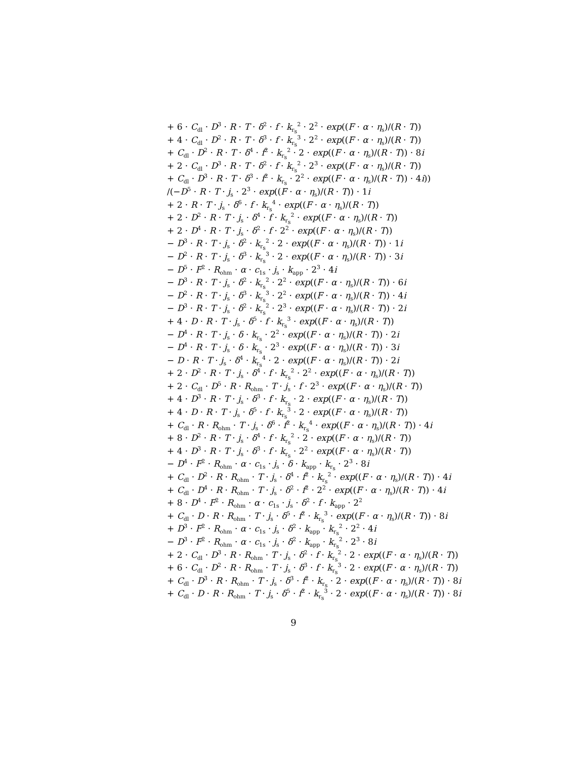+ 6 · C<sub>dl</sub> · D<sup>3</sup> · R · T · δ<sup>2</sup> · f · k<sub>r<sub>s</sub></sub><sup>2</sup> · 2<sup>2</sup> · exp((F · α · η<sub>s</sub>)/(R · T))
+ 4 · C<sub>dl</sub> · D<sup>2</sup> · R · T · δ<sup>3</sup> · f · k<sub>r<sub>s</sub></sub><sup>3</sup> · 2<sup>2</sup> · exp((F · α · η<sub>s</sub>)/(R · T))
+ C<sub>dl</sub> · D<sup>2</sup> · R · T · δ<sup>4</sup> · f<sup>2</sup> · k<sub>r<sub>s</sub></sub><sup>2</sup> · 2 · exp((F · α · η<sub>s</sub>)/(R · T)) · 8i
+ 2 · C<sub>dl</sub> · D<sup>3</sup> · R · T · δ<sup>2</sup> · f · k<sub>r<sub>s</sub></sub><sup>2</sup> · 2<sup>3</sup> · exp((F · α · η<sub>s</sub>)/(R · T))
+ C<sub>dl</sub> · D<sup>3</sup> · R · T · δ<sup>3</sup> · f<sup>2</sup> · k<sub>r<sub>s</sub></sub> · 2<sup>2</sup> · exp((F · α · η<sub>s</sub>)/(R · T)) · 4i))
/(−D<sup>5</sup> · R · T · j<sub>s</sub> · 2<sup>3</sup> · exp((F · α · η<sub>s</sub>)/(R · T)) · 1i
+ 2 · R · T · j<sub>s</sub> · δ<sup>6</sup> · f · k<sub>r<sub>s</sub></sub><sup>4</sup> · exp((F · α · η<sub>s</sub>)/(R · T))
+ 2 · D<sup>2</sup> · R · T · j<sub>s</sub> · δ<sup>4</sup> · f · k<sub>r<sub>s</sub></sub><sup>2</sup> · exp((F · α · η<sub>s</sub>)/(R · T))
+ 2 · D<sup>4</sup> · R · T · j<sub>s</sub> · δ<sup>2</sup> · f · 2<sup>2</sup> · exp((F · α · η<sub>s</sub>)/(R · T))
− D<sup>3</sup> · R · T · j<sub>s</sub> · δ<sup>2</sup> · k<sub>r<sub>s</sub></sub><sup>2</sup> · 2 · exp((F · α · η<sub>s</sub>)/(R · T)) · 1i
− D<sup>2</sup> · R · T · j<sub>s</sub> · δ<sup>3</sup> · k<sub>r<sub>s</sub></sub><sup>3</sup> · 2 · exp((F · α · η<sub>s</sub>)/(R · T)) · 3i
− D<sup>5</sup> · F<sup>2</sup> · R<sub>ohm</sub> · α · c<sub>1s</sub> · j<sub>s</sub> · k<sub>app</sub> · 2<sup>3</sup> · 4i
− D<sup>3</sup> · R · T · j<sub>s</sub> · δ<sup>2</sup> · k<sub>r<sub>s</sub></sub><sup>2</sup> · 2<sup>2</sup> · exp((F · α · η<sub>s</sub>)/(R · T)) · 6i
− D<sup>2</sup> · R · T · j<sub>s</sub> · δ<sup>3</sup> · k<sub>r<sub>s</sub></sub><sup>3</sup> · 2<sup>2</sup> · exp((F · α · η<sub>s</sub>)/(R · T)) · 4i
− D<sup>3</sup> · R · T · j<sub>s</sub> · δ<sup>2</sup> · k<sub>r<sub>s</sub></sub><sup>2</sup> · 2<sup>3</sup> · exp((F · α · η<sub>s</sub>)/(R · T)) · 2i
+ 4 · D · R · T · j<sub>s</sub> · δ<sup>5</sup> · f · k<sub>r<sub>s</sub></sub><sup>3</sup> · exp((F · α · η<sub>s</sub>)/(R · T))
− D<sup>4</sup> · R · T · j<sub>s</sub> · δ · k<sub>r<sub>s</sub></sub> · 2<sup>2</sup> · exp((F · α · η<sub>s</sub>)/(R · T)) · 2i
− D<sup>4</sup> · R · T · j<sub>s</sub> · δ · k<sub>r<sub>s</sub></sub> · 2<sup>3</sup> · exp((F · α · η<sub>s</sub>)/(R · T)) · 3i
− D · R · T · j<sub>s</sub> · δ<sup>4</sup> · k<sub>r<sub>s</sub></sub><sup>4</sup> · 2 · exp((F · α · η<sub>s</sub>)/(R · T)) · 2i
+ 2 · D<sup>2</sup> · R · T · j<sub>s</sub> · δ<sup>4</sup> · f · k<sub>r<sub>s</sub></sub><sup>2</sup> · 2<sup>2</sup> · exp((F · α · η<sub>s</sub>)/(R · T))
+ 2 · C<sub>dl</sub> · D<sup>5</sup> · R · R<sub>ohm</sub> · T · j<sub>s</sub> · f · 2<sup>3</sup> · exp((F · α · η<sub>s</sub>)/(R · T))
+ 4 · D<sup>3</sup> · R · T · j<sub>s</sub> · δ<sup>3</sup> · f · k<sub>r<sub>s</sub></sub> · 2 · exp((F · α · η<sub>s</sub>)/(R · T))
+ 4 · D · R · T · j<sub>s</sub> · δ<sup>5</sup> · f · k<sub>r<sub>s</sub></sub><sup>3</sup> · 2 · exp((F · α · η<sub>s</sub>)/(R · T))
+ C<sub>dl</sub> · R · R<sub>ohm</sub> · T · j<sub>s</sub> · δ<sup>6</sup> · f<sup>2</sup> · k<sub>r<sub>s</sub></sub><sup>4</sup> · exp((F · α · η<sub>s</sub>)/(R · T)) · 4i
+ 8 · D<sup>2</sup> · R · T · j<sub>s</sub> · δ<sup>4</sup> · f · k<sub>r<sub>s</sub></sub><sup>2</sup> · 2 · exp((F · α · η<sub>s</sub>)/(R · T))
+ 4 · D<sup>3</sup> · R · T · j<sub>s</sub> · δ<sup>3</sup> · f · k<sub>r<sub>s</sub></sub> · 2<sup>2</sup> · exp((F · α · η<sub>s</sub>)/(R · T))
− D<sup>4</sup> · F<sup>2</sup> · R<sub>ohm</sub> · α · c<sub>1s</sub> · j<sub>s</sub> · δ · k<sub>app</sub> · k<sub>r<sub>s</sub></sub> · 2<sup>3</sup> · 8i
+ C<sub>dl</sub> · D<sup>2</sup> · R · R<sub>ohm</sub> · T · j<sub>s</sub> · δ<sup>4</sup> · f<sup>2</sup> · k<sub>r<sub>s</sub></sub><sup>2</sup> · exp((F · α · η<sub>s</sub>)/(R · T)) · 4i
+ C<sub>dl</sub> · D<sup>4</sup> · R · R<sub>ohm</sub> · T · j<sub>s</sub> · δ<sup>2</sup> · f<sup>2</sup> · 2<sup>2</sup> · exp((F · α · η<sub>s</sub>)/(R · T)) · 4i
+ 8 · D<sup>4</sup> · F<sup>2</sup> · R<sub>ohm</sub> · α · c<sub>1s</sub> · j<sub>s</sub> · δ<sup>2</sup> · f · k<sub>app</sub> · 2<sup>2</sup>
+ C<sub>dl</sub> · D · R · R<sub>ohm</sub> · T · j<sub>s</sub> · δ<sup>5</sup> · f<sup>2</sup> · k<sub>r<sub>s</sub></sub><sup>3</sup> · exp((F · α · η<sub>s</sub>)/(R · T)) · 8i
+ D<sup>3</sup> · F<sup>2</sup> · R<sub>ohm</sub> · α · c<sub>1s</sub> · j<sub>s</sub> · δ<sup>2</sup> · k<sub>app</sub> · k<sub>r<sub>s</sub></sub><sup>2</sup> · 2<sup>2</sup> · 4i
− D<sup>3</sup> · F<sup>2</sup> · R<sub>ohm</sub> · α · c<sub>1s</sub> · j<sub>s</sub> · δ<sup>2</sup> · k<sub>app</sub> · k<sub>r<sub>s</sub></sub><sup>2</sup> · 2<sup>3</sup> · 8i
+ 2 · C<sub>dl</sub> · D<sup>3</sup> · R · R<sub>ohm</sub> · T · j<sub>s</sub> · δ<sup>2</sup> · f · k<sub>r<sub>s</sub></sub><sup>2</sup> · 2 · exp((F · α · η<sub>s</sub>)/(R · T))
+ 6 · C<sub>dl</sub> · D<sup>2</sup> · R · R<sub>ohm</sub> · T · j<sub>s</sub> · δ<sup>3</sup> · f · k<sub>r<sub>s</sub></sub><sup>3</sup> · 2 · exp((F · α · η<sub>s</sub>)/(R · T))
+ C<sub>dl</sub> · D<sup>3</sup> · R · R<sub>ohm</sub> · T · j<sub>s</sub> · δ<sup>3</sup> · f<sup>2</sup> · k<sub>r<sub>s</sub></sub> · 2 · exp((F · α · η<sub>s</sub>)/(R · T)) · 8i
+ C<sub>dl</sub> · D · R · R<sub>ohm</sub> · T · j<sub>s</sub> · δ<sup>5</sup> · f<sup>2</sup> · k<sub>r<sub>s</sub></sub><sup>3</sup> · 2 · exp((F · α · η<sub>s</sub>)/(R · T)) · 8i
9